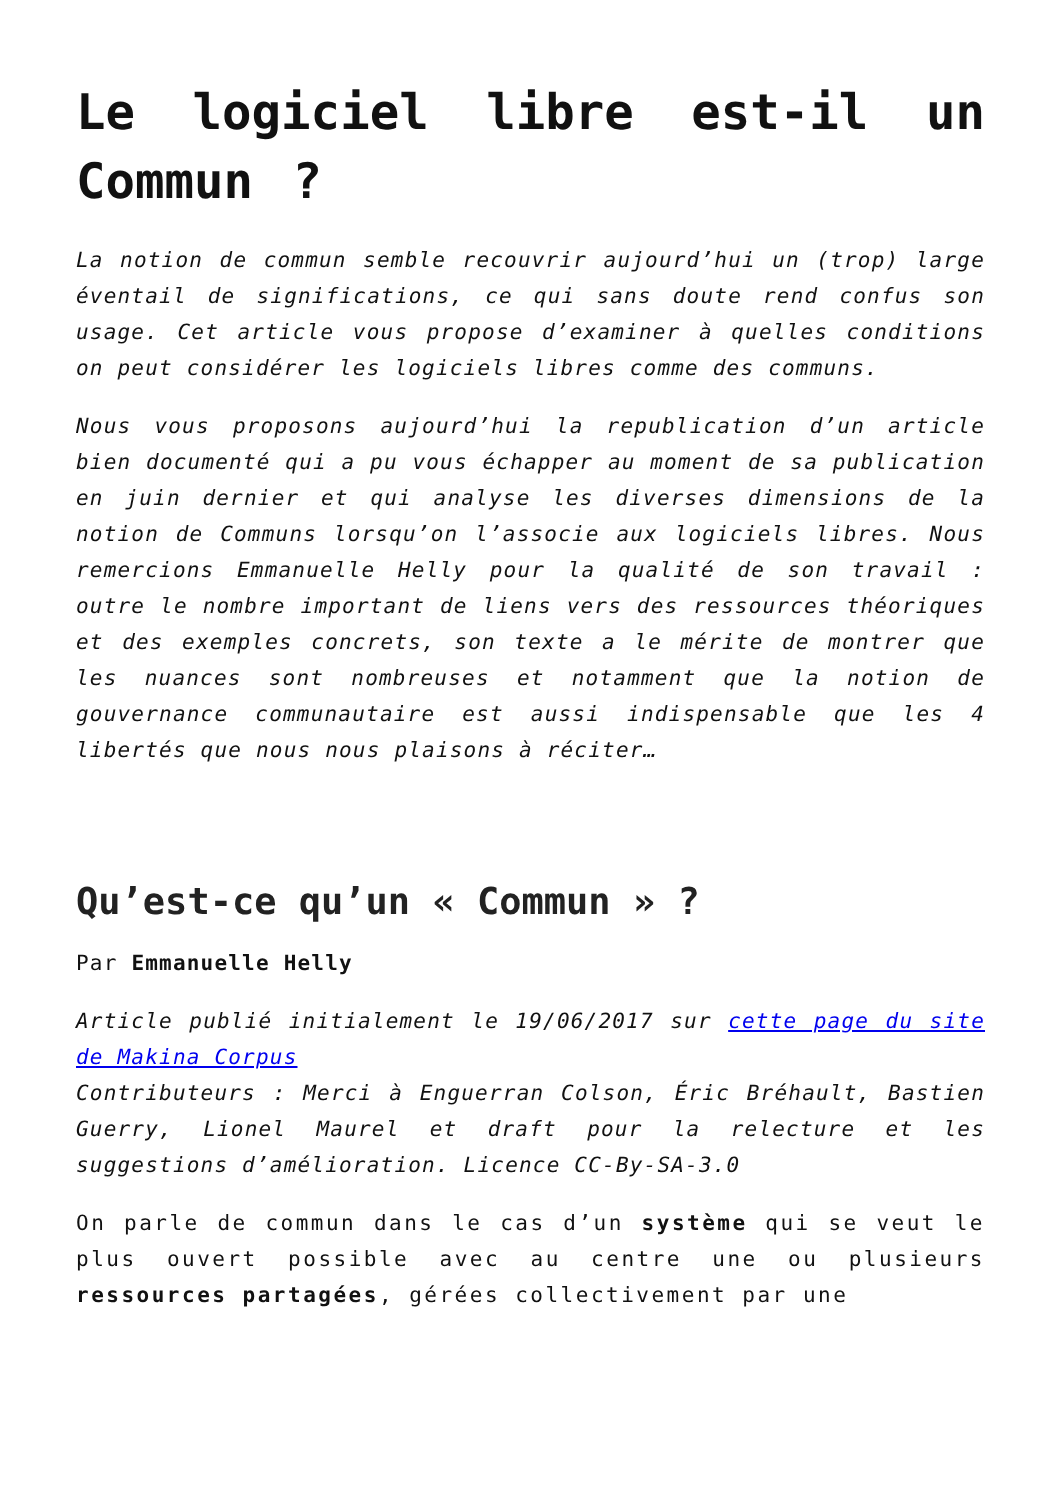Le logiciel libre est-il un Commun ?
La notion de commun semble recouvrir aujourd’hui un (trop) large éventail de significations, ce qui sans doute rend confus son usage. Cet article vous propose d’examiner à quelles conditions on peut considérer les logiciels libres comme des communs.
Nous vous proposons aujourd’hui la republication d’un article bien documenté qui a pu vous échapper au moment de sa publication en juin dernier et qui analyse les diverses dimensions de la notion de Communs lorsqu’on l’associe aux logiciels libres. Nous remercions Emmanuelle Helly pour la qualité de son travail : outre le nombre important de liens vers des ressources théoriques et des exemples concrets, son texte a le mérite de montrer que les nuances sont nombreuses et notamment que la notion de gouvernance communautaire est aussi indispensable que les 4 libertés que nous nous plaisons à réciter…
Qu’est-ce qu’un « Commun » ?
Par Emmanuelle Helly
Article publié initialement le 19/06/2017 sur cette page du site de Makina Corpus
Contributeurs : Merci à Enguerran Colson, Éric Bréhault, Bastien Guerry, Lionel Maurel et draft pour la relecture et les suggestions d’amélioration. Licence CC-By-SA-3.0
On parle de commun dans le cas d’un système qui se veut le plus ouvert possible avec au centre une ou plusieurs ressources partagées, gérées collectivement par une